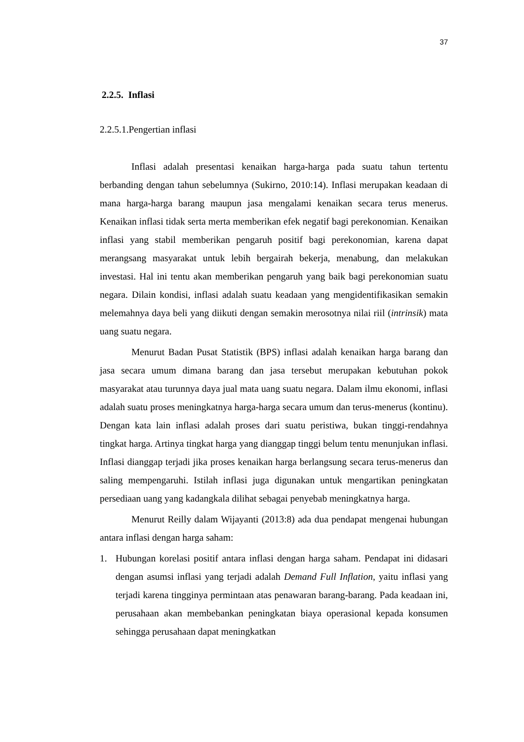37
2.2.5. Inflasi
2.2.5.1.Pengertian inflasi
Inflasi adalah presentasi kenaikan harga-harga pada suatu tahun tertentu berbanding dengan tahun sebelumnya (Sukirno, 2010:14). Inflasi merupakan keadaan di mana harga-harga barang maupun jasa mengalami kenaikan secara terus menerus. Kenaikan inflasi tidak serta merta memberikan efek negatif bagi perekonomian. Kenaikan inflasi yang stabil memberikan pengaruh positif bagi perekonomian, karena dapat merangsang masyarakat untuk lebih bergairah bekerja, menabung, dan melakukan investasi. Hal ini tentu akan memberikan pengaruh yang baik bagi perekonomian suatu negara. Dilain kondisi, inflasi adalah suatu keadaan yang mengidentifikasikan semakin melemahnya daya beli yang diikuti dengan semakin merosotnya nilai riil (intrinsik) mata uang suatu negara.
Menurut Badan Pusat Statistik (BPS) inflasi adalah kenaikan harga barang dan jasa secara umum dimana barang dan jasa tersebut merupakan kebutuhan pokok masyarakat atau turunnya daya jual mata uang suatu negara. Dalam ilmu ekonomi, inflasi adalah suatu proses meningkatnya harga-harga secara umum dan terus-menerus (kontinu). Dengan kata lain inflasi adalah proses dari suatu peristiwa, bukan tinggi-rendahnya tingkat harga. Artinya tingkat harga yang dianggap tinggi belum tentu menunjukan inflasi. Inflasi dianggap terjadi jika proses kenaikan harga berlangsung secara terus-menerus dan saling mempengaruhi. Istilah inflasi juga digunakan untuk mengartikan peningkatan persediaan uang yang kadangkala dilihat sebagai penyebab meningkatnya harga.
Menurut Reilly dalam Wijayanti (2013:8) ada dua pendapat mengenai hubungan antara inflasi dengan harga saham:
1. Hubungan korelasi positif antara inflasi dengan harga saham. Pendapat ini didasari dengan asumsi inflasi yang terjadi adalah Demand Full Inflation, yaitu inflasi yang terjadi karena tingginya permintaan atas penawaran barang-barang. Pada keadaan ini, perusahaan akan membebankan peningkatan biaya operasional kepada konsumen sehingga perusahaan dapat meningkatkan